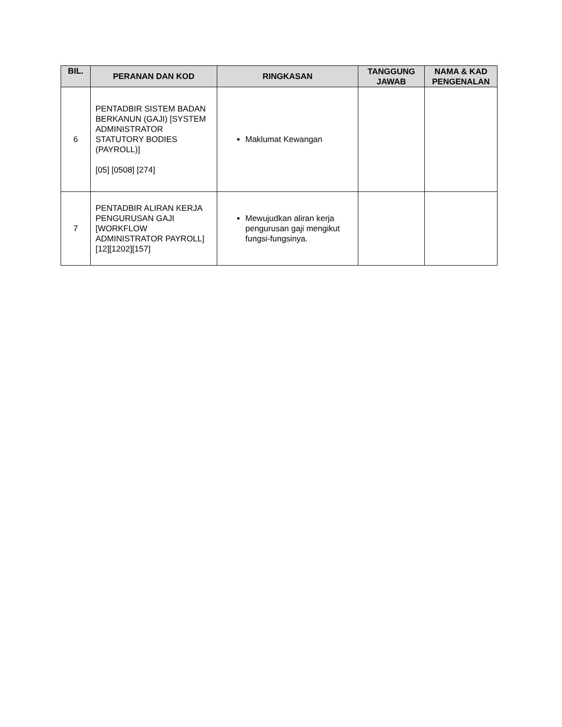| BIL. | PERANAN DAN KOD | RINGKASAN | TANGGUNG JAWAB | NAMA & KAD PENGENALAN |
| --- | --- | --- | --- | --- |
| 6 | PENTADBIR SISTEM BADAN BERKANUN (GAJI) [SYSTEM ADMINISTRATOR STATUTORY BODIES (PAYROLL)] [05] [0508] [274] | Maklumat Kewangan | | |
| 7 | PENTADBIR ALIRAN KERJA PENGURUSAN GAJI [WORKFLOW ADMINISTRATOR PAYROLL] [12][1202][157] | Mewujudkan aliran kerja pengurusan gaji mengikut fungsi-fungsinya. | | |